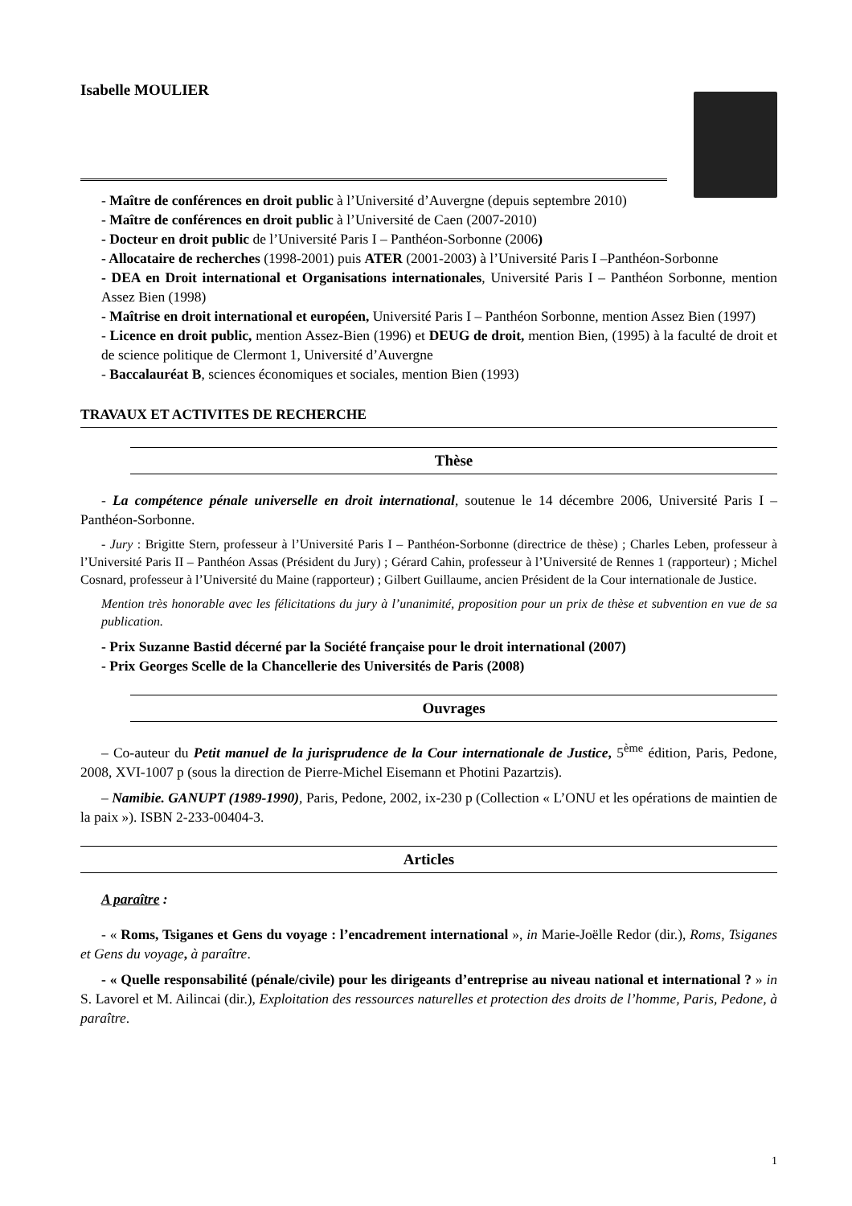Isabelle MOULIER
- Maître de conférences en droit public à l’Université d’Auvergne (depuis septembre 2010)
- Maître de conférences en droit public à l’Université de Caen (2007-2010)
- Docteur en droit public de l’Université Paris I – Panthéon-Sorbonne (2006)
- Allocataire de recherches (1998-2001) puis ATER (2001-2003) à l’Université Paris I –Panthéon-Sorbonne
- DEA en Droit international et Organisations internationales, Université Paris I – Panthéon Sorbonne, mention Assez Bien (1998)
- Maîtrise en droit international et européen, Université Paris I – Panthéon Sorbonne, mention Assez Bien (1997)
- Licence en droit public, mention Assez-Bien (1996) et DEUG de droit, mention Bien, (1995) à la faculté de droit et de science politique de Clermont 1, Université d’Auvergne
- Baccalauréat B, sciences économiques et sociales, mention Bien (1993)
TRAVAUX ET ACTIVITES DE RECHERCHE
Thèse
- La compétence pénale universelle en droit international, soutenue le 14 décembre 2006, Université Paris I – Panthéon-Sorbonne.
- Jury : Brigitte Stern, professeur à l’Université Paris I – Panthéon-Sorbonne (directrice de thèse) ; Charles Leben, professeur à l’Université Paris II – Panthéon Assas (Président du Jury) ; Gérard Cahin, professeur à l’Université de Rennes 1 (rapporteur) ; Michel Cosnard, professeur à l’Université du Maine (rapporteur) ; Gilbert Guillaume, ancien Président de la Cour internationale de Justice.
Mention très honorable avec les félicitations du jury à l’unanimité, proposition pour un prix de thèse et subvention en vue de sa publication.
- Prix Suzanne Bastid décerné par la Société française pour le droit international (2007)
- Prix Georges Scelle de la Chancellerie des Universités de Paris (2008)
Ouvrages
– Co-auteur du Petit manuel de la jurisprudence de la Cour internationale de Justice, 5<sup>ème</sup> édition, Paris, Pedone, 2008, XVI-1007 p (sous la direction de Pierre-Michel Eisemann et Photini Pazartzis).
– Namibie. GANUPT (1989-1990), Paris, Pedone, 2002, ix-230 p (Collection « L’ONU et les opérations de maintien de la paix »). ISBN 2-233-00404-3.
Articles
A paraître :
- « Roms, Tsiganes et Gens du voyage : l’encadrement international », in Marie-Joëlle Redor (dir.), Roms, Tsiganes et Gens du voyage, à paraître.
- « Quelle responsabilité (pénale/civile) pour les dirigeants d’entreprise au niveau national et international ? » in S. Lavorel et M. Ailincai (dir.), Exploitation des ressources naturelles et protection des droits de l’homme, Paris, Pedone, à paraître.
1